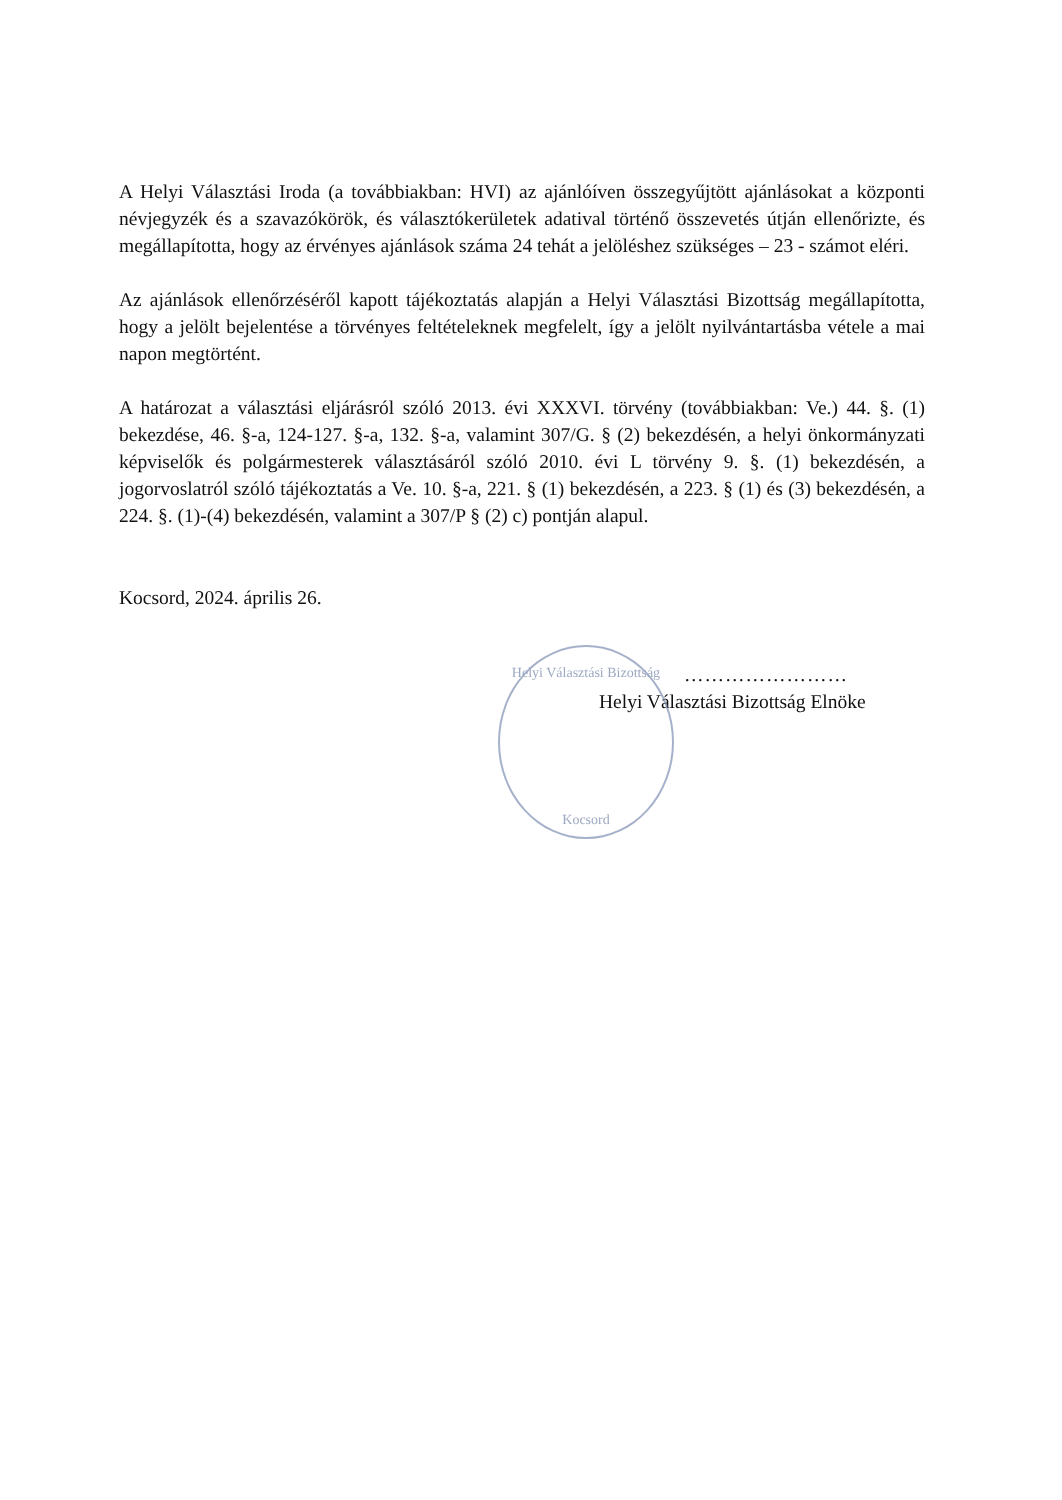A Helyi Választási Iroda (a továbbiakban: HVI) az ajánlóíven összegyűjtött ajánlásokat a központi névjegyzék és a szavazókörök, és választókerületek adatival történő összevetés útján ellenőrizte, és megállapította, hogy az érvényes ajánlások száma 24 tehát a jelöléshez szükséges – 23 - számot eléri.
Az ajánlások ellenőrzéséről kapott tájékoztatás alapján a Helyi Választási Bizottság megállapította, hogy a jelölt bejelentése a törvényes feltételeknek megfelelt, így a jelölt nyilvántartásba vétele a mai napon megtörtént.
A határozat a választási eljárásról szóló 2013. évi XXXVI. törvény (továbbiakban: Ve.) 44. §. (1) bekezdése, 46. §-a, 124-127. §-a, 132. §-a, valamint 307/G. § (2) bekezdésén, a helyi önkormányzati képviselők és polgármesterek választásáról szóló 2010. évi L törvény 9. §. (1) bekezdésén, a jogorvoslatról szóló tájékoztatás a Ve. 10. §-a, 221. § (1) bekezdésén, a 223. § (1) és (3) bekezdésén, a 224. §. (1)-(4) bekezdésén, valamint a 307/P § (2) c) pontján alapul.
Kocsord, 2024. április 26.
……………………
Helyi Választási Bizottság Elnöke
Helyi Választási Bizottság
Kocsord